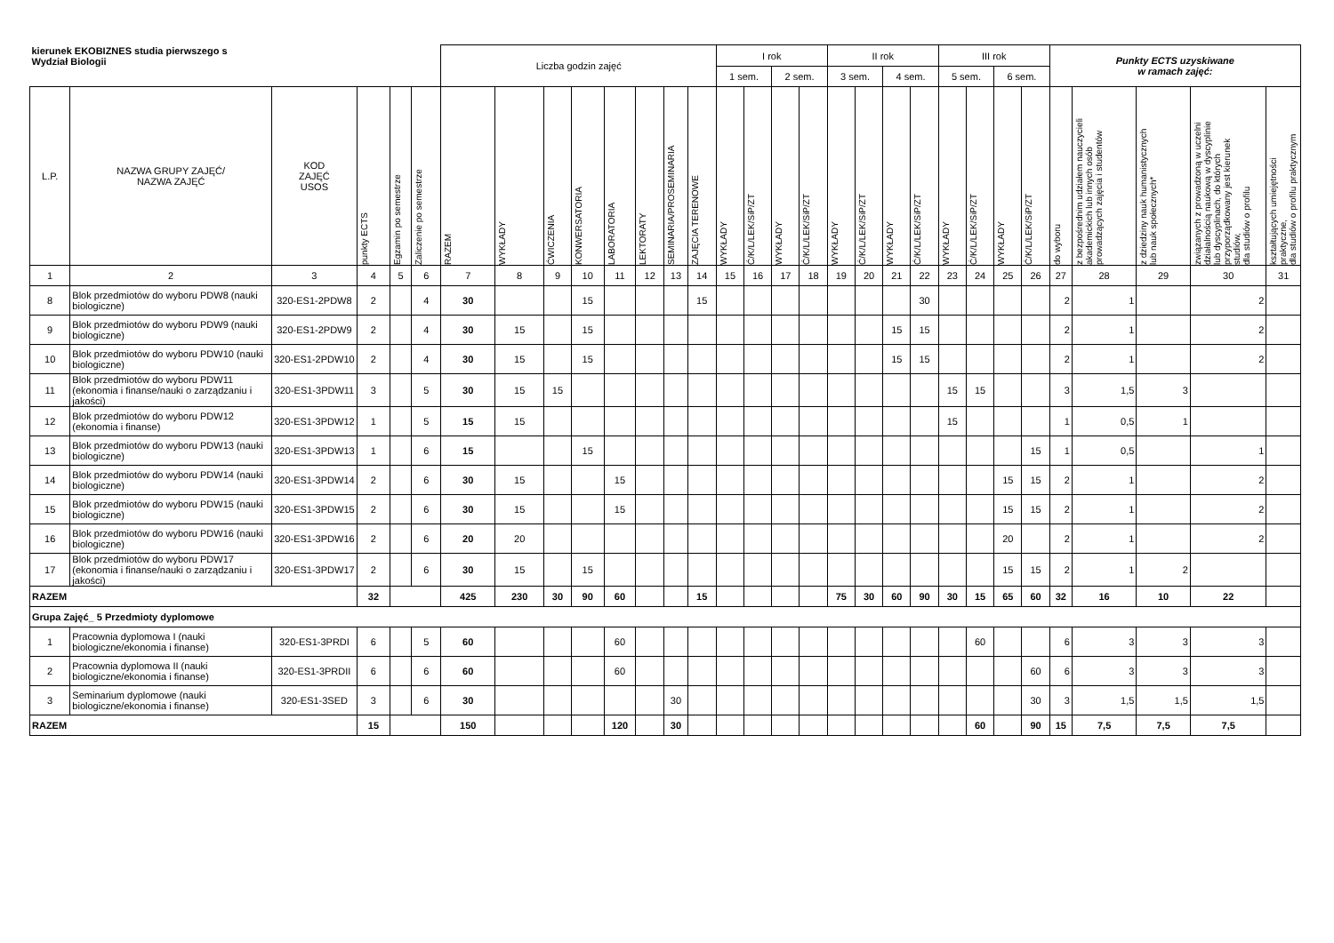| kierunek EKOBIZNES studia pierwszego s Wydział Biologii | | | | | | Liczba godzin zajęć | | | | | | | | I rok | | | | II rok | | | | III rok | | | | Punkty ECTS uzyskiwane w ramach zajęć: | | | | |
| | | | | | | | | | | | | | | 1 sem. | | 2 sem. | | 3 sem. | | 4 sem. | | 5 sem. | | 6 sem. | | | | | | |
| L.P. | NAZWA GRUPY ZAJĘĆ/ NAZWA ZAJĘĆ | KOD ZAJĘĆ USOS | punkty ECTS | Egzamin po semestrze | Zaliczenie po semestrze | RAZEM | WYKŁADY | ĆWICZENIA | KONWERSATORIA | LABORATORIA | LEKTORATY | SEMINARIA/PROSEMINARIA | ZAJĘCIA TERENOWE | WYKŁADY | Ć/K/L/LEK/SiP/ZT | WYKŁADY | Ć/K/L/LEK/SiP/ZT | WYKŁADY | Ć/K/L/LEK/SiP/ZT | WYKŁADY | Ć/K/L/LEK/SiP/ZT | WYKŁADY | Ć/K/L/LEK/SiP/ZT | WYKŁADY | Ć/K/L/LEK/SiP/ZT | do wyboru | z bezpośrednim udziałem nauczycieli akademickich lub innych osób prowadzących zajęcia i studentów | z dziedziny nauk humanistycznych lub nauk społecznych* | związanych z prowadzoną w uczelni działalnością naukową w dyscyplinie lub dyscyplinach, do których przyporządkowany jest kierunek studiów, dla studiów o profilu | kształtujących umiejętności praktyczne, dla studiów o profilu praktycznym |
| 1 | 2 | 3 | 4 | 5 | 6 | 7 | 8 | 9 | 10 | 11 | 12 | 13 | 14 | 15 | 16 | 17 | 18 | 19 | 20 | 21 | 22 | 23 | 24 | 25 | 26 | 27 | 28 | 29 | 30 | 31 |
| 8 | Blok przedmiotów do wyboru PDW8 (nauki biologiczne) | 320-ES1-2PDW8 | 2 | | 4 | 30 | | | 15 | | | | 15 | | | | | | | | 30 | | | | | 2 | 1 | | 2 | |
| 9 | Blok przedmiotów do wyboru PDW9 (nauki biologiczne) | 320-ES1-2PDW9 | 2 | | 4 | 30 | 15 | | 15 | | | | | | | | | | | 15 | 15 | | | | | 2 | 1 | | 2 | |
| 10 | Blok przedmiotów do wyboru PDW10 (nauki biologiczne) | 320-ES1-2PDW10 | 2 | | 4 | 30 | 15 | | 15 | | | | | | | | | | | 15 | 15 | | | | | 2 | 1 | | 2 | |
| 11 | Blok przedmiotów do wyboru PDW11 (ekonomia i finanse/nauki o zarządzaniu i jakości) | 320-ES1-3PDW11 | 3 | | 5 | 30 | 15 | 15 | | | | | | | | | | | | | | 15 | 15 | | | 3 | 1,5 | 3 | | |
| 12 | Blok przedmiotów do wyboru PDW12 (ekonomia i finanse) | 320-ES1-3PDW12 | 1 | | 5 | 15 | 15 | | | | | | | | | | | | | | | 15 | | | | 1 | 0,5 | 1 | | |
| 13 | Blok przedmiotów do wyboru PDW13 (nauki biologiczne) | 320-ES1-3PDW13 | 1 | | 6 | 15 | | | 15 | | | | | | | | | | | | | | | | 15 | 1 | 0,5 | | 1 | |
| 14 | Blok przedmiotów do wyboru PDW14 (nauki biologiczne) | 320-ES1-3PDW14 | 2 | | 6 | 30 | 15 | | | 15 | | | | | | | | | | | | | | 15 | 15 | 2 | 1 | | 2 | |
| 15 | Blok przedmiotów do wyboru PDW15 (nauki biologiczne) | 320-ES1-3PDW15 | 2 | | 6 | 30 | 15 | | | 15 | | | | | | | | | | | | | | 15 | 15 | 2 | 1 | | 2 | |
| 16 | Blok przedmiotów do wyboru PDW16 (nauki biologiczne) | 320-ES1-3PDW16 | 2 | | 6 | 20 | 20 | | | | | | | | | | | | | | | | | 20 | | 2 | 1 | | 2 | |
| 17 | Blok przedmiotów do wyboru PDW17 (ekonomia i finanse/nauki o zarządzaniu i jakości) | 320-ES1-3PDW17 | 2 | | 6 | 30 | 15 | | 15 | | | | | | | | | | | | | | | 15 | 15 | 2 | 1 | 2 | | |
| RAZEM | | | 32 | | | 425 | 230 | 30 | 90 | 60 | | | 15 | | | | | 75 | 30 | 60 | 90 | 30 | 15 | 65 | 60 | 32 | 16 | 10 | 22 | |
| Grupa Zajęć_ 5 Przedmioty dyplomowe | | | | | | | | | | | | | | | | | | | | | | | | | | | | | | |
| 1 | Pracownia dyplomowa I (nauki biologiczne/ekonomia i finanse) | 320-ES1-3PRDI | 6 | | 5 | 60 | | | | 60 | | | | | | | | | | | | | 60 | | | 6 | 3 | 3 | 3 | |
| 2 | Pracownia dyplomowa II (nauki biologiczne/ekonomia i finanse) | 320-ES1-3PRDII | 6 | | 6 | 60 | | | | 60 | | | | | | | | | | | | | | | 60 | 6 | 3 | 3 | 3 | |
| 3 | Seminarium dyplomowe (nauki biologiczne/ekonomia i finanse) | 320-ES1-3SED | 3 | | 6 | 30 | | | | | | 30 | | | | | | | | | | | | | 30 | 3 | 1,5 | 1,5 | 1,5 | |
| RAZEM | | | 15 | | | 150 | | | | 120 | | 30 | | | | | | | | | | | 60 | | 90 | 15 | 7,5 | 7,5 | 7,5 | |